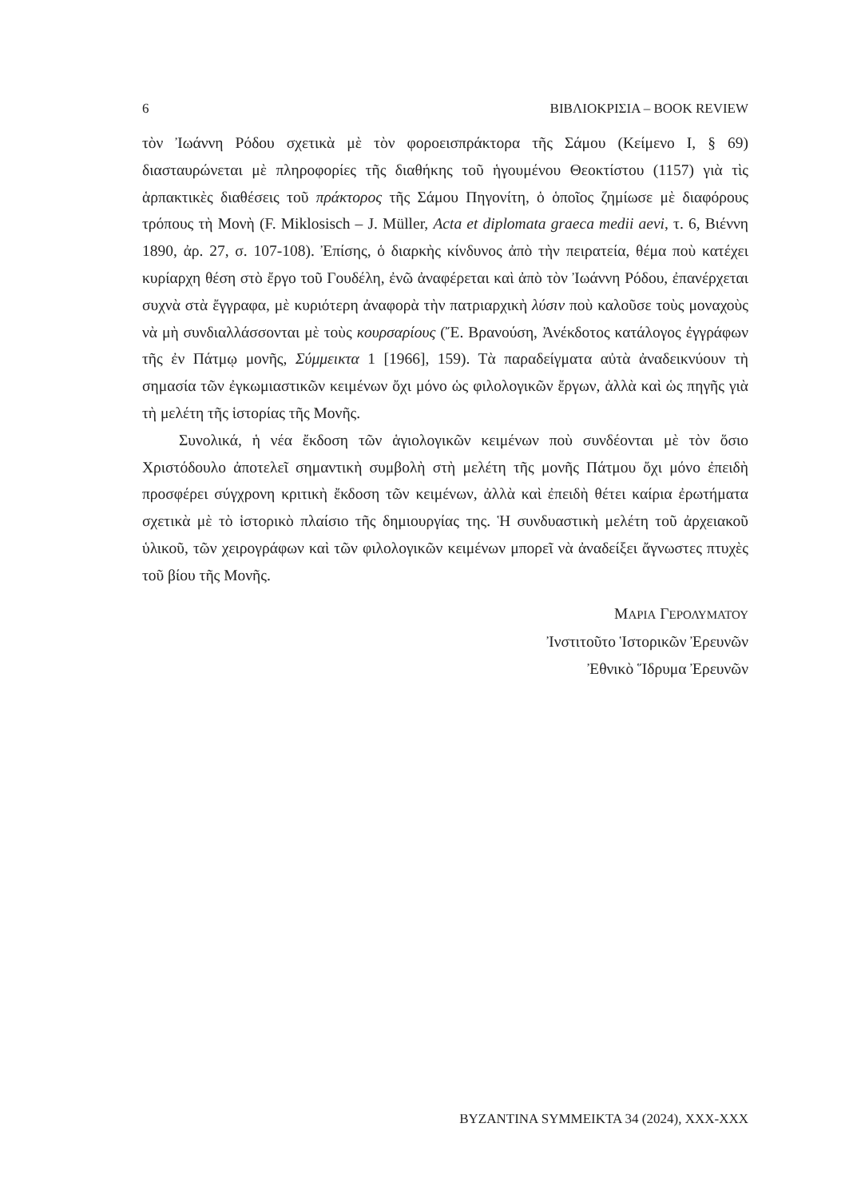6 ΒΙΒΛΙΟΚΡΙΣΙΑ – BOOK REVIEW
τὸν Ἰωάννη Ρόδου σχετικὰ μὲ τὸν φοροεισπράκτορα τῆς Σάμου (Κείμενο I, § 69) διασταυρώνεται μὲ πληροφορίες τῆς διαθήκης τοῦ ἡγουμένου Θεοκτίστου (1157) γιὰ τὶς ἁρπακτικὲς διαθέσεις τοῦ πράκτορος τῆς Σάμου Πηγονίτη, ὁ ὁποῖος ζημίωσε μὲ διαφόρους τρόπους τὴ Μονὴ (F. Miklosisch – J. Müller, Acta et diplomata graeca medii aevi, τ. 6, Βιέννη 1890, ἀρ. 27, σ. 107-108). Ἐπίσης, ὁ διαρκὴς κίνδυνος ἀπὸ τὴν πειρατεία, θέμα ποὺ κατέχει κυρίαρχη θέση στὸ ἔργο τοῦ Γουδέλη, ἐνῶ ἀναφέρεται καὶ ἀπὸ τὸν Ἰωάννη Ρόδου, ἐπανέρχεται συχνὰ στὰ ἔγγραφα, μὲ κυριότερη ἀναφορὰ τὴν πατριαρχικὴ λύσιν ποὺ καλοῦσε τοὺς μοναχοὺς νὰ μὴ συνδιαλλάσσονται μὲ τοὺς κουρσαρίους (Ἔ. Βρανούση, Ἀνέκδοτος κατάλογος ἐγγράφων τῆς ἐν Πάτμῳ μονῆς, Σύμμεικτα 1 [1966], 159). Τὰ παραδείγματα αὐτὰ ἀναδεικνύουν τὴ σημασία τῶν ἐγκωμιαστικῶν κειμένων ὄχι μόνο ὡς φιλολογικῶν ἔργων, ἀλλὰ καὶ ὡς πηγῆς γιὰ τὴ μελέτη τῆς ἱστορίας τῆς Μονῆς.
Συνολικά, ἡ νέα ἔκδοση τῶν ἁγιολογικῶν κειμένων ποὺ συνδέονται μὲ τὸν ὅσιο Χριστόδουλο ἀποτελεῖ σημαντικὴ συμβολὴ στὴ μελέτη τῆς μονῆς Πάτμου ὄχι μόνο ἐπειδὴ προσφέρει σύγχρονη κριτικὴ ἔκδοση τῶν κειμένων, ἀλλὰ καὶ ἐπειδὴ θέτει καίρια ἐρωτήματα σχετικὰ μὲ τὸ ἱστορικὸ πλαίσιο τῆς δημιουργίας της. Ἡ συνδυαστικὴ μελέτη τοῦ ἀρχειακοῦ ὑλικοῦ, τῶν χειρογράφων καὶ τῶν φιλολογικῶν κειμένων μπορεῖ νὰ ἀναδείξει ἄγνωστες πτυχὲς τοῦ βίου τῆς Μονῆς.
ΜΑΡΙΑ ΓΕΡΟΛΥΜΑΤΟΥ
Ἰνστιτοῦτο Ἱστορικῶν Ἐρευνῶν
Ἐθνικὸ Ἵδρυμα Ἐρευνῶν
BYZANTINA SYMMEIKTA 34 (2024), XXX-XXX